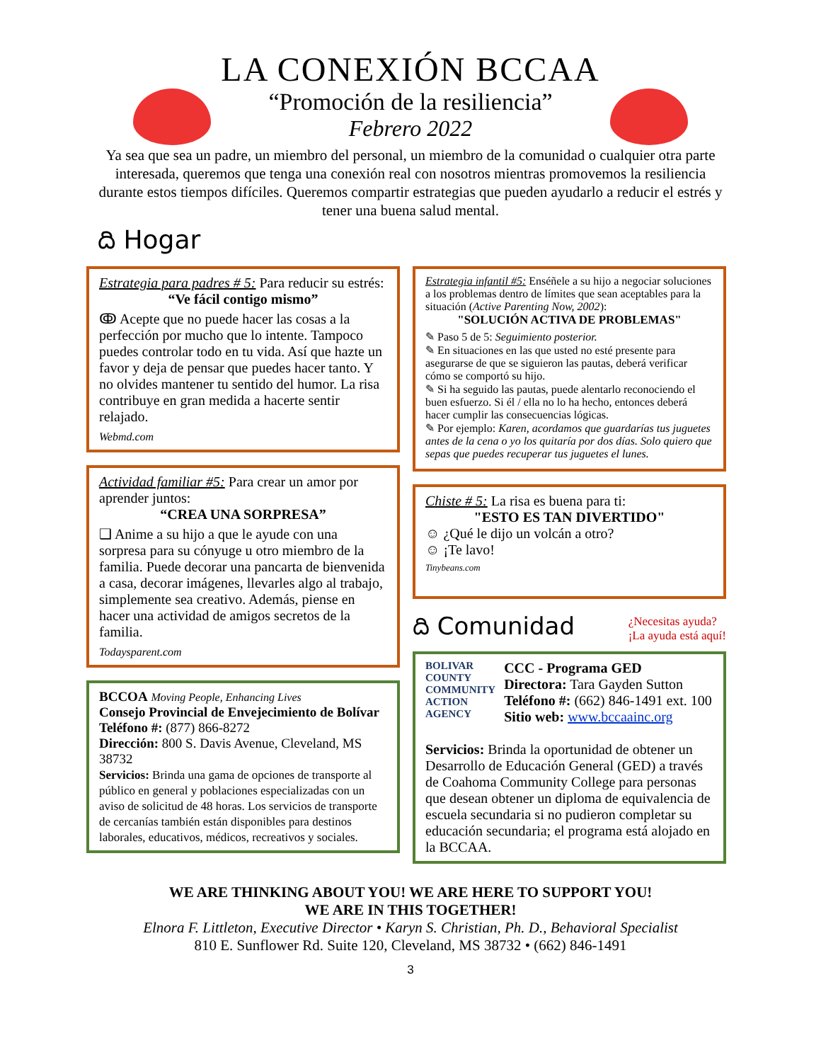LA CONEXIÓN BCCAA
“Promoción de la resiliencia”
Febrero 2022
Ya sea que sea un padre, un miembro del personal, un miembro de la comunidad o cualquier otra parte interesada, queremos que tenga una conexión real con nosotros mientras promovemos la resiliencia durante estos tiempos difíciles. Queremos compartir estrategias que pueden ayudarlo a reducir el estrés y tener una buena salud mental.
ది Hogar
Estrategia para padres # 5: Para reducir su estrés:
“Ve fácil contigo mismo”
ↂ Acepte que no puede hacer las cosas a la perfección por mucho que lo intente. Tampoco puedes controlar todo en tu vida. Así que hazte un favor y deja de pensar que puedes hacer tanto. Y no olvides mantener tu sentido del humor. La risa contribuye en gran medida a hacerte sentir relajado.
Webmd.com
Actividad familiar #5: Para crear un amor por aprender juntos:
“CREA UNA SORPRESA”
❑ Anime a su hijo a que le ayude con una sorpresa para su cónyuge u otro miembro de la familia. Puede decorar una pancarta de bienvenida a casa, decorar imágenes, llevarles algo al trabajo, simplemente sea creativo. Además, piense en hacer una actividad de amigos secretos de la familia.
Todaysparent.com
BCCOA Moving People, Enhancing Lives
Consejo Provincial de Envejecimiento de Bolívar
Teléfono #: (877) 866-8272
Dirección: 800 S. Davis Avenue, Cleveland, MS 38732
Servicios: Brinda una gama de opciones de transporte al público en general y poblaciones especializadas con un aviso de solicitud de 48 horas. Los servicios de transporte de cercanías también están disponibles para destinos laborales, educativos, médicos, recreativos y sociales.
Estrategia infantil #5: Enséñele a su hijo a negociar soluciones a los problemas dentro de límites que sean aceptables para la situación (Active Parenting Now, 2002):
"SOLUCIÓN ACTIVA DE PROBLEMAS"
✎ Paso 5 de 5: Seguimiento posterior.
✎ En situaciones en las que usted no esté presente para asegurarse de que se siguieron las pautas, deberá verificar cómo se comportó su hijo.
✎ Si ha seguido las pautas, puede alentarlo reconociendo el buen esfuerzo. Si él / ella no lo ha hecho, entonces deberá hacer cumplir las consecuencias lógicas.
✎ Por ejemplo: Karen, acordamos que guardarías tus juguetes antes de la cena o yo los quitaría por dos días. Solo quiero que sepas que puedes recuperar tus juguetes el lunes.
Chiste # 5: La risa es buena para ti:
"ESTO ES TAN DIVERTIDO"
☺ ¿Qué le dijo un volcán a otro?
☺ ¡Te lavo!
Tinybeans.com
ది Comunidad ¿Necesitas ayuda?
¡La ayuda está aquí!
BOLIVAR
COUNTY
COMMUNITY
ACTION
AGENCY
CCC - Programa GED
Directora: Tara Gayden Sutton
Teléfono #: (662) 846-1491 ext. 100
Sitio web: www.bccaainc.org
Servicios: Brinda la oportunidad de obtener un Desarrollo de Educación General (GED) a través de Coahoma Community College para personas que desean obtener un diploma de equivalencia de escuela secundaria si no pudieron completar su educación secundaria; el programa está alojado en la BCCAA.
WE ARE THINKING ABOUT YOU! WE ARE HERE TO SUPPORT YOU!
WE ARE IN THIS TOGETHER!
Elnora F. Littleton, Executive Director • Karyn S. Christian, Ph. D., Behavioral Specialist
810 E. Sunflower Rd. Suite 120, Cleveland, MS 38732 • (662) 846-1491
3